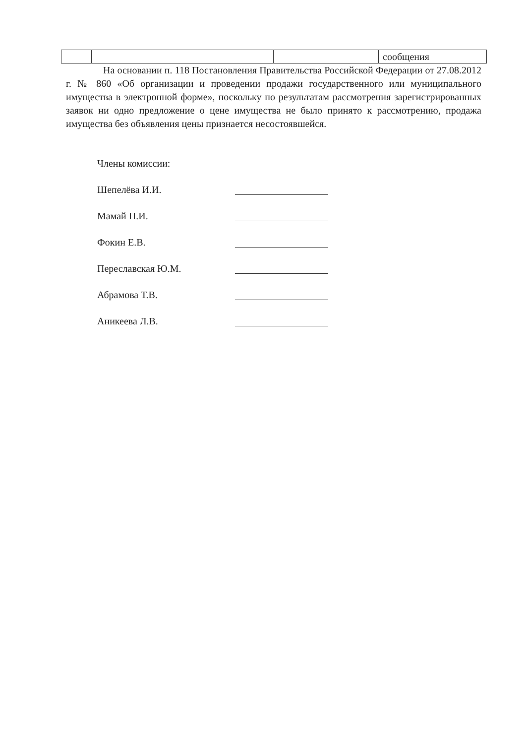| | | | сообщения |
На основании п. 118 Постановления Правительства Российской Федерации от 27.08.2012 г. № 860 «Об организации и проведении продажи государственного или муниципального имущества в электронной форме», поскольку по результатам рассмотрения зарегистрированных заявок ни одно предложение о цене имущества не было принято к рассмотрению, продажа имущества без объявления цены признается несостоявшейся.
Члены комиссии:
Шепелёва И.И.
Мамай П.И.
Фокин Е.В.
Переславская Ю.М.
Абрамова Т.В.
Аникеева Л.В.